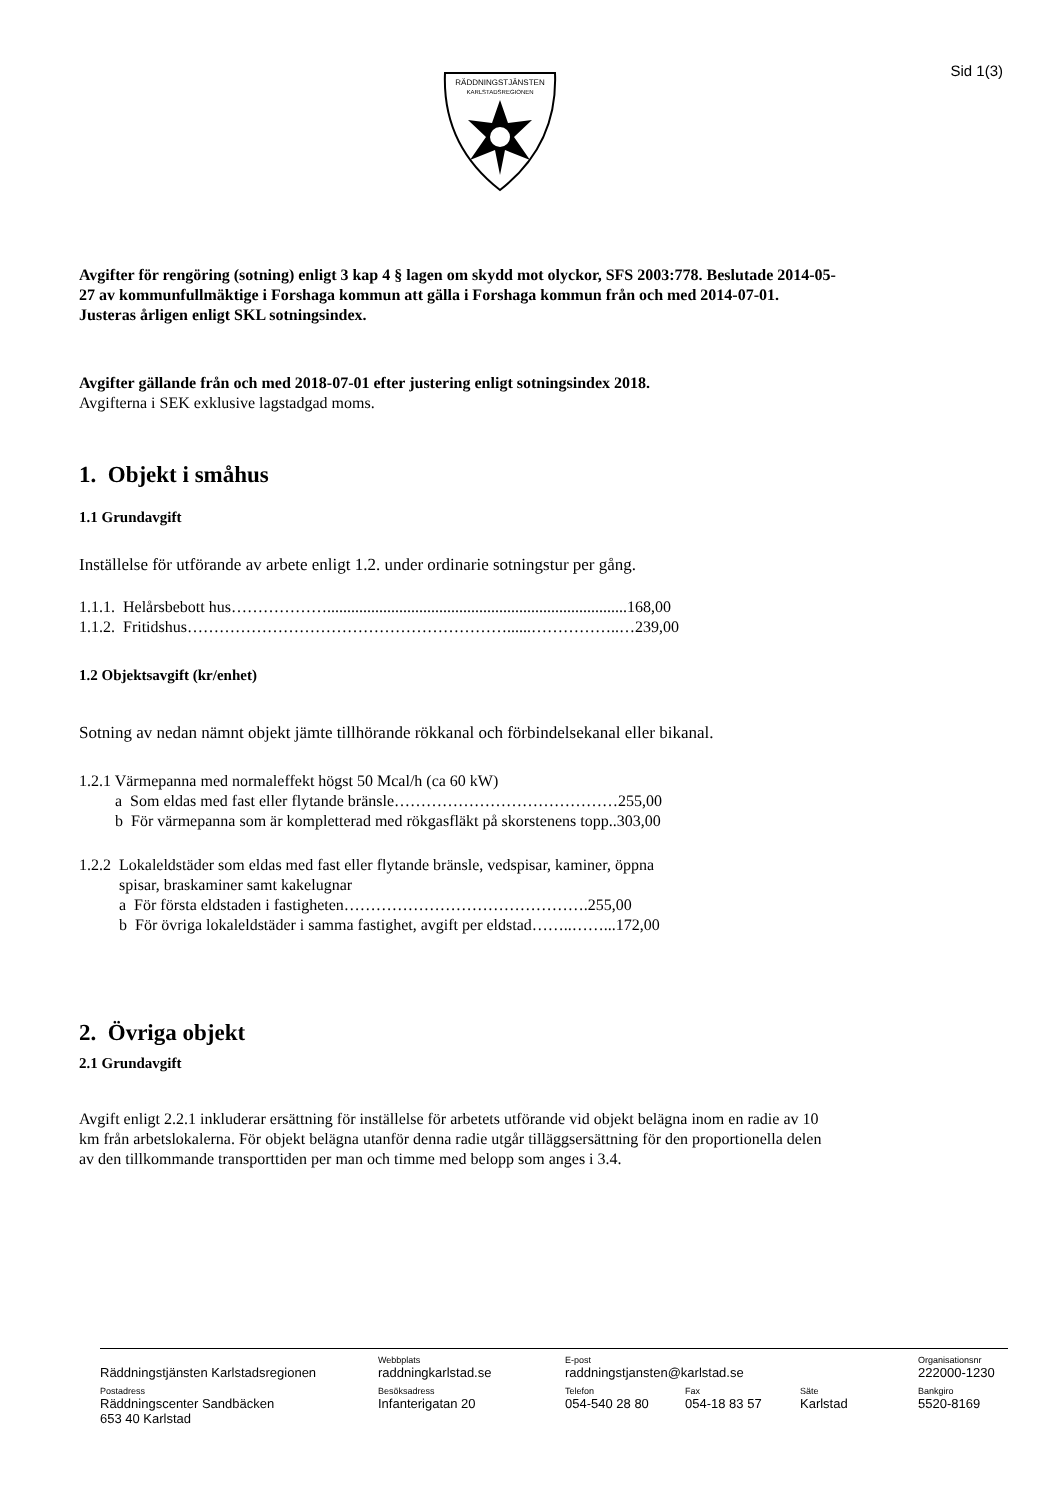Sid 1(3)
RÄDDNINGSTJÄNSTEN
KARLSTADSREGIONEN
Avgifter för rengöring (sotning) enligt 3 kap 4 § lagen om skydd mot olyckor, SFS 2003:778. Beslutade 2014-05-27 av kommunfullmäktige i Forshaga kommun att gälla i Forshaga kommun från och med 2014-07-01. Justeras årligen enligt SKL sotningsindex.
Avgifter gällande från och med 2018-07-01 efter justering enligt sotningsindex 2018.
Avgifterna i SEK exklusive lagstadgad moms.
1. Objekt i småhus
1.1 Grundavgift
Inställelse för utförande av arbete enligt 1.2. under ordinarie sotningstur per gång.
1.1.1. Helårsbebott hus………………...........................................................................168,00
1.1.2. Fritidshus……………………………………………………......……………..…239,00
1.2 Objektsavgift (kr/enhet)
Sotning av nedan nämnt objekt jämte tillhörande rökkanal och förbindelsekanal eller bikanal.
1.2.1 Värmepanna med normaleffekt högst 50 Mcal/h (ca 60 kW)
a Som eldas med fast eller flytande bränsle……………………………………255,00
b För värmepanna som är kompletterad med rökgasfläkt på skorstenens topp..303,00
1.2.2 Lokaleldstäder som eldas med fast eller flytande bränsle, vedspisar, kaminer, öppna
spisar, braskaminer samt kakelugnar
a För första eldstaden i fastigheten……………………………………….255,00
b För övriga lokaleldstäder i samma fastighet, avgift per eldstad……..……...172,00
2. Övriga objekt
2.1 Grundavgift
Avgift enligt 2.2.1 inkluderar ersättning för inställelse för arbetets utförande vid objekt belägna inom en radie av 10 km från arbetslokalerna. För objekt belägna utanför denna radie utgår tilläggsersättning för den proportionella delen av den tillkommande transporttiden per man och timme med belopp som anges i 3.4.
| Räddningstjänsten Karlstadsregionen | Webbplats raddningkarlstad.se | E-post raddningstjansten@karlstad.se | | | Organisationsnr 222000-1230 |
| Postadress Räddningscenter Sandbäcken 653 40 Karlstad | Besöksadress Infanterigatan 20 | Telefon 054-540 28 80 | Fax 054-18 83 57 | Säte Karlstad | Bankgiro 5520-8169 |